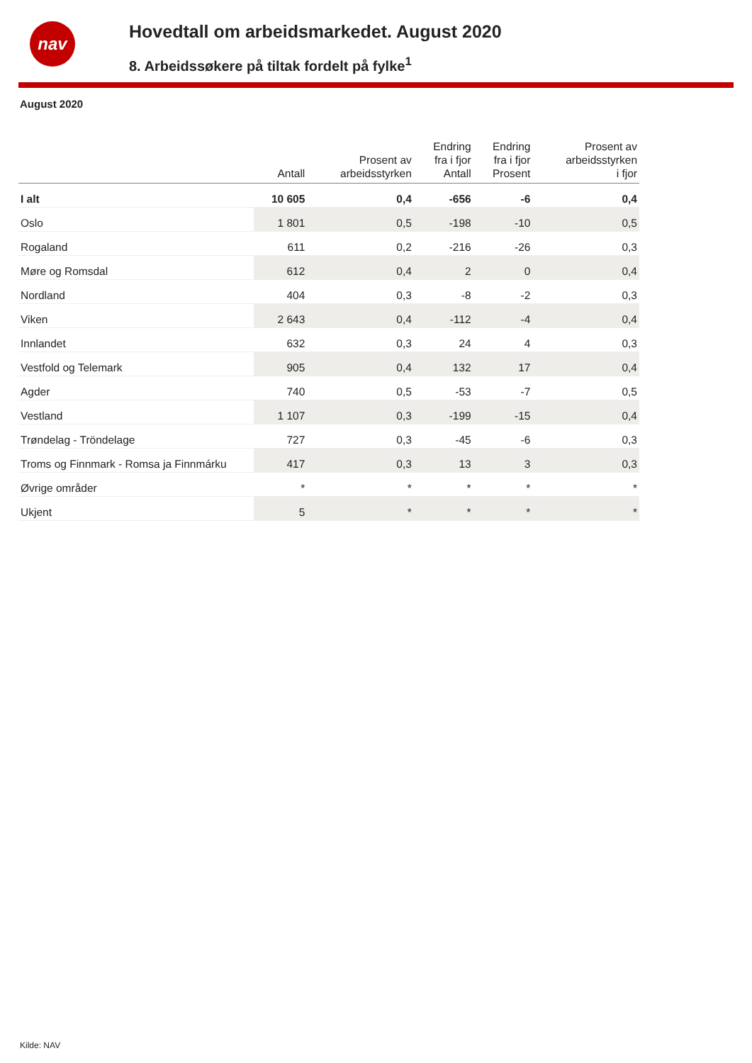nav
Hovedtall om arbeidsmarkedet. August 2020
8. Arbeidssøkere på tiltak fordelt på fylke<sup>1</sup>
August 2020
| | Antall | Prosent av arbeidsstyrken | Endring fra i fjor Antall | Endring fra i fjor Prosent | Prosent av arbeidsstyrken i fjor |
| --- | --- | --- | --- | --- | --- |
| I alt | 10 605 | 0,4 | -656 | -6 | 0,4 |
| Oslo | 1 801 | 0,5 | -198 | -10 | 0,5 |
| Rogaland | 611 | 0,2 | -216 | -26 | 0,3 |
| Møre og Romsdal | 612 | 0,4 | 2 | 0 | 0,4 |
| Nordland | 404 | 0,3 | -8 | -2 | 0,3 |
| Viken | 2 643 | 0,4 | -112 | -4 | 0,4 |
| Innlandet | 632 | 0,3 | 24 | 4 | 0,3 |
| Vestfold og Telemark | 905 | 0,4 | 132 | 17 | 0,4 |
| Agder | 740 | 0,5 | -53 | -7 | 0,5 |
| Vestland | 1 107 | 0,3 | -199 | -15 | 0,4 |
| Trøndelag - Tröndelage | 727 | 0,3 | -45 | -6 | 0,3 |
| Troms og Finnmark - Romsa ja Finnmárku | 417 | 0,3 | 13 | 3 | 0,3 |
| Øvrige områder | * | * | * | * | * |
| Ukjent | 5 | * | * | * | * |
Kilde: NAV